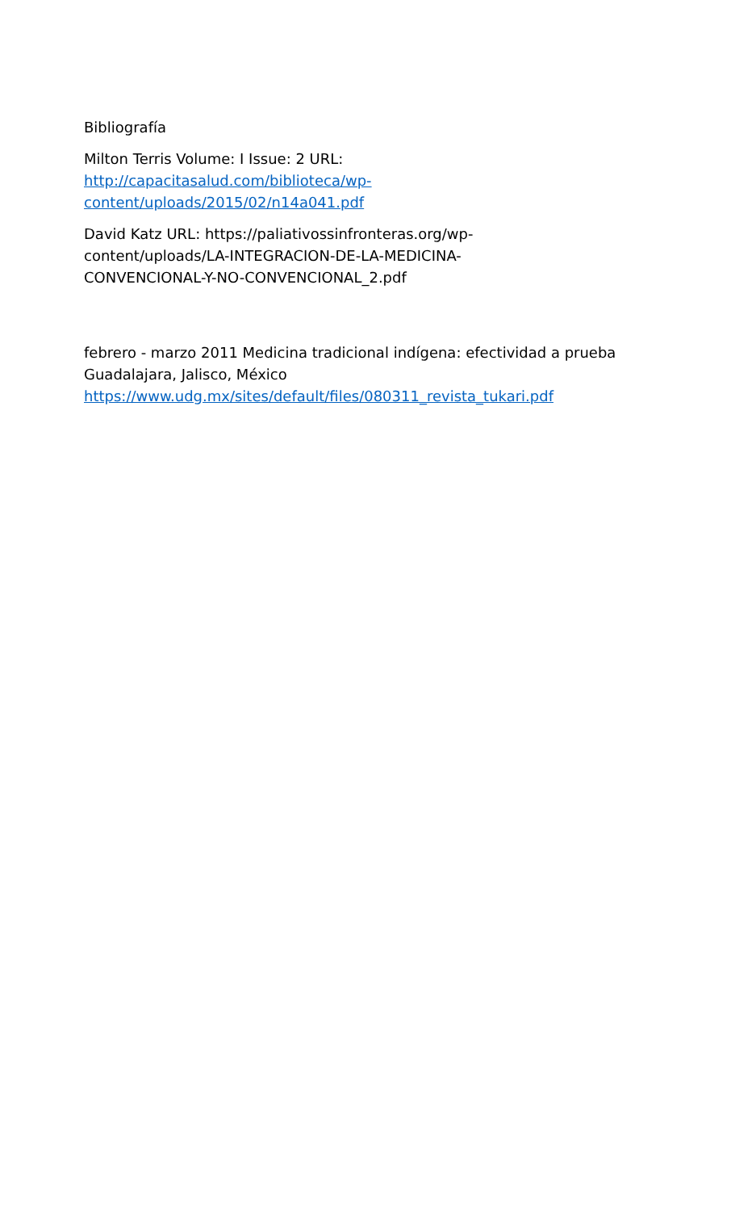Bibliografía
Milton Terris Volume: I Issue: 2 URL:
http://capacitasalud.com/biblioteca/wp-
content/uploads/2015/02/n14a041.pdf
David Katz URL: https://paliativossinfronteras.org/wp-
content/uploads/LA-INTEGRACION-DE-LA-MEDICINA-
CONVENCIONAL-Y-NO-CONVENCIONAL_2.pdf
febrero - marzo 2011 Medicina tradicional indígena: efectividad a prueba Guadalajara, Jalisco, México
https://www.udg.mx/sites/default/files/080311_revista_tukari.pdf